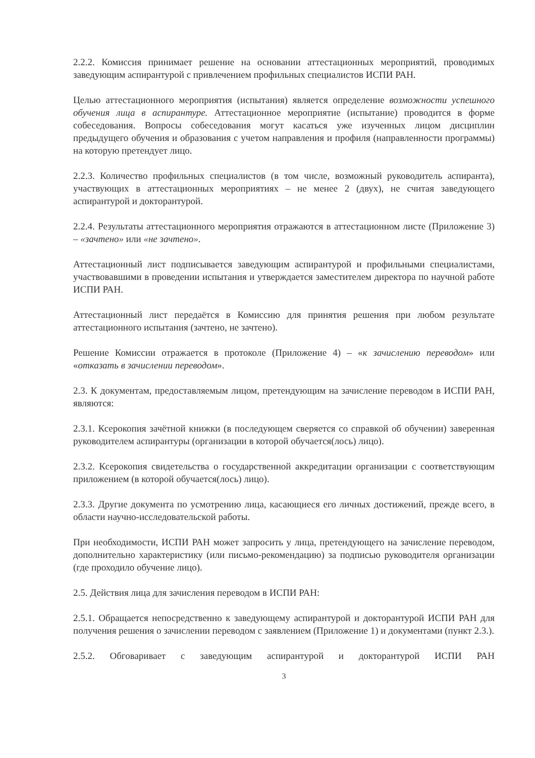2.2.2. Комиссия принимает решение на основании аттестационных мероприятий, проводимых заведующим аспирантурой с привлечением профильных специалистов ИСПИ РАН.
Целью аттестационного мероприятия (испытания) является определение возможности успешного обучения лица в аспирантуре. Аттестационное мероприятие (испытание) проводится в форме собеседования. Вопросы собеседования могут касаться уже изученных лицом дисциплин предыдущего обучения и образования с учетом направления и профиля (направленности программы) на которую претендует лицо.
2.2.3. Количество профильных специалистов (в том числе, возможный руководитель аспиранта), участвующих в аттестационных мероприятиях – не менее 2 (двух), не считая заведующего аспирантурой и докторантурой.
2.2.4. Результаты аттестационного мероприятия отражаются в аттестационном листе (Приложение 3) – «зачтено» или «не зачтено».
Аттестационный лист подписывается заведующим аспирантурой и профильными специалистами, участвовавшими в проведении испытания и утверждается заместителем директора по научной работе ИСПИ РАН.
Аттестационный лист передаётся в Комиссию для принятия решения при любом результате аттестационного испытания (зачтено, не зачтено).
Решение Комиссии отражается в протоколе (Приложение 4) – «к зачислению переводом» или «отказать в зачислении переводом».
2.3. К документам, предоставляемым лицом, претендующим на зачисление переводом в ИСПИ РАН, являются:
2.3.1. Ксерокопия зачётной книжки (в последующем сверяется со справкой об обучении) заверенная руководителем аспирантуры (организации в которой обучается(лось) лицо).
2.3.2. Ксерокопия свидетельства о государственной аккредитации организации с соответствующим приложением (в которой обучается(лось) лицо).
2.3.3. Другие документа по усмотрению лица, касающиеся его личных достижений, прежде всего, в области научно-исследовательской работы.
При необходимости, ИСПИ РАН может запросить у лица, претендующего на зачисление переводом, дополнительно характеристику (или письмо-рекомендацию) за подписью руководителя организации (где проходило обучение лицо).
2.5. Действия лица для зачисления переводом в ИСПИ РАН:
2.5.1. Обращается непосредственно к заведующему аспирантурой и докторантурой ИСПИ РАН для получения решения о зачислении переводом с заявлением (Приложение 1) и документами (пункт 2.3.).
2.5.2. Обговаривает с заведующим аспирантурой и докторантурой ИСПИ РАН
3